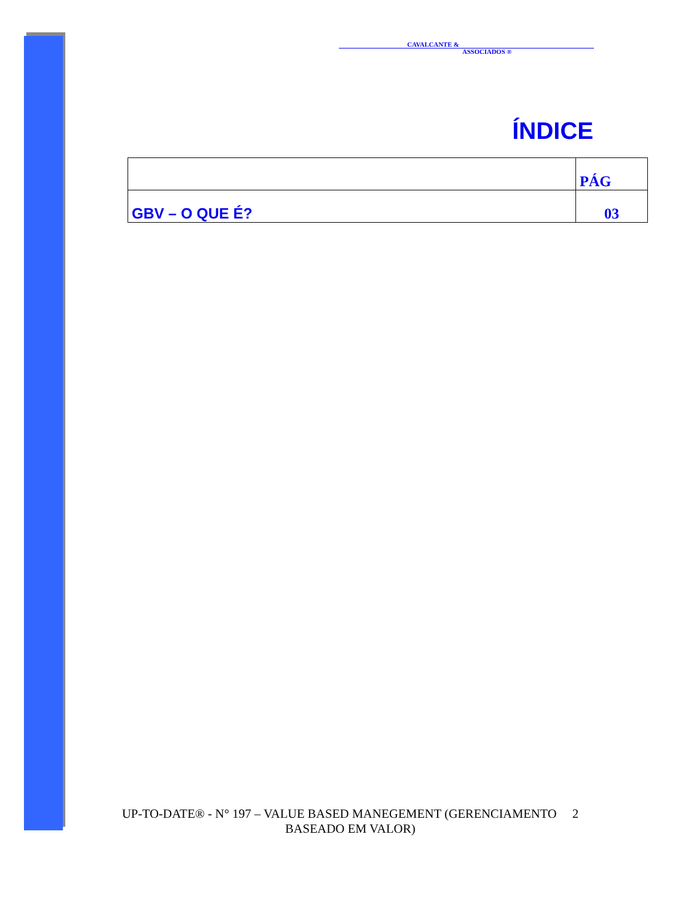CAVALCANTE &
ASSOCIADOS ®
ÍNDICE
| | PÁG |
| --- | --- |
| GBV – O QUE É? | 03 |
UP-TO-DATE® - N° 197 – VALUE BASED MANEGEMENT (GERENCIAMENTO 2
BASEADO EM VALOR)